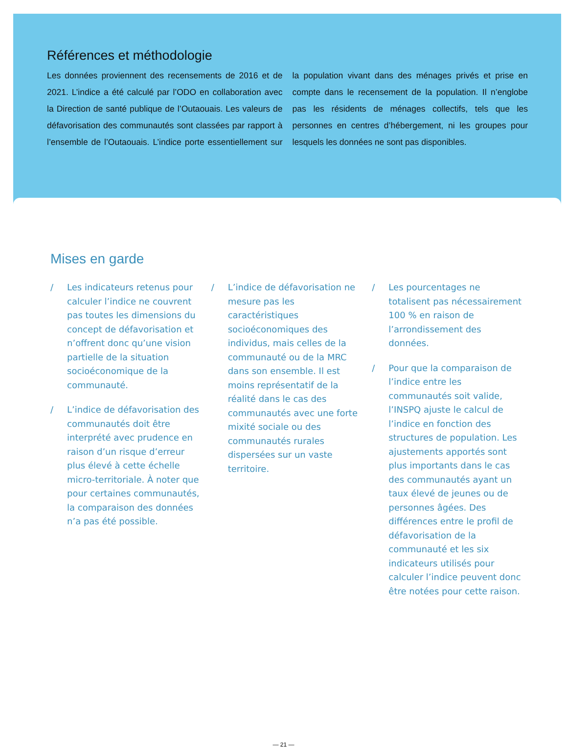Références et méthodologie
Les données proviennent des recensements de 2016 et de 2021. L’indice a été calculé par l’ODO en collaboration avec la Direction de santé publique de l’Outaouais. Les valeurs de défavorisation des communautés sont classées par rapport à l’ensemble de l’Outaouais. L’indice porte essentiellement sur la population vivant dans des ménages privés et prise en compte dans le recensement de la population. Il n’englobe pas les résidents de ménages collectifs, tels que les personnes en centres d’hébergement, ni les groupes pour lesquels les données ne sont pas disponibles.
Mises en garde
/ Les indicateurs retenus pour calculer l’indice ne couvrent pas toutes les dimensions du concept de défavorisation et n’offrent donc qu’une vision partielle de la situation socioéconomique de la communauté.
/ L’indice de défavorisation des communautés doit être interprété avec prudence en raison d’un risque d’erreur plus élevé à cette échelle micro-territoriale. À noter que pour certaines communautés, la comparaison des données n’a pas été possible.
/ L’indice de défavorisation ne mesure pas les caractéristiques socioéconomiques des individus, mais celles de la communauté ou de la MRC dans son ensemble. Il est moins représentatif de la réalité dans le cas des communautés avec une forte mixité sociale ou des communautés rurales dispersées sur un vaste territoire.
/ Les pourcentages ne totalisent pas nécessairement 100 % en raison de l’arrondissement des données.
/ Pour que la comparaison de l’indice entre les communautés soit valide, l’INSPQ ajuste le calcul de l’indice en fonction des structures de population. Les ajustements apportés sont plus importants dans le cas des communautés ayant un taux élevé de jeunes ou de personnes âgées. Des différences entre le profil de défavorisation de la communauté et les six indicateurs utilisés pour calculer l’indice peuvent donc être notées pour cette raison.
— 21 —